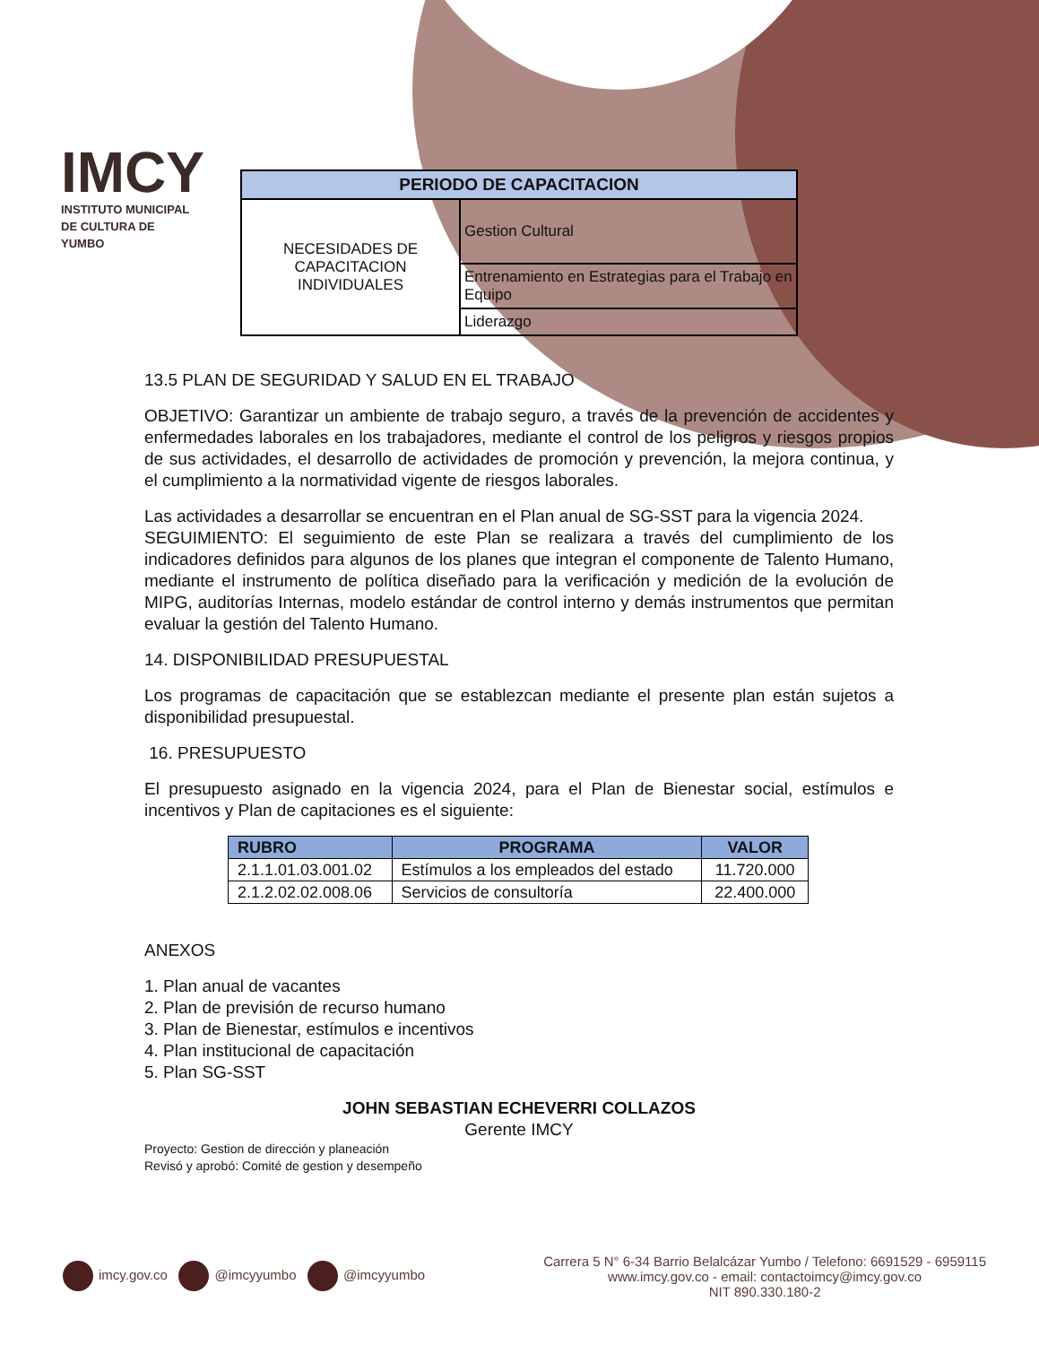IMCY
INSTITUTO MUNICIPAL DE CULTURA DE YUMBO
| PERIODO DE CAPACITACION | |
| --- | --- |
| NECESIDADES DE CAPACITACION INDIVIDUALES | Gestion Cultural |
| | Entrenamiento en Estrategias para el Trabajo en Equipo |
| | Liderazgo |
13.5 PLAN DE SEGURIDAD Y SALUD EN EL TRABAJO
OBJETIVO: Garantizar un ambiente de trabajo seguro, a través de la prevención de accidentes y enfermedades laborales en los trabajadores, mediante el control de los peligros y riesgos propios de sus actividades, el desarrollo de actividades de promoción y prevención, la mejora continua, y el cumplimiento a la normatividad vigente de riesgos laborales.
Las actividades a desarrollar se encuentran en el Plan anual de SG-SST para la vigencia 2024.
SEGUIMIENTO: El seguimiento de este Plan se realizara a través del cumplimiento de los indicadores definidos para algunos de los planes que integran el componente de Talento Humano, mediante el instrumento de política diseñado para la verificación y medición de la evolución de MIPG, auditorías Internas, modelo estándar de control interno y demás instrumentos que permitan evaluar la gestión del Talento Humano.
14. DISPONIBILIDAD PRESUPUESTAL
Los programas de capacitación que se establezcan mediante el presente plan están sujetos a disponibilidad presupuestal.
16. PRESUPUESTO
El presupuesto asignado en la vigencia 2024, para el Plan de Bienestar social, estímulos e incentivos y Plan de capitaciones es el siguiente:
| RUBRO | PROGRAMA | VALOR |
| --- | --- | --- |
| 2.1.1.01.03.001.02 | Estímulos a los empleados del estado | 11.720.000 |
| 2.1.2.02.02.008.06 | Servicios de consultoría | 22.400.000 |
ANEXOS
1. Plan anual de vacantes
2. Plan de previsión de recurso humano
3. Plan de Bienestar, estímulos e incentivos
4. Plan institucional de capacitación
5. Plan SG-SST
JOHN SEBASTIAN ECHEVERRI COLLAZOS
Gerente IMCY
Proyecto: Gestion de dirección y planeación
Revisó y aprobó: Comité de gestion y desempeño
imcy.gov.co @imcyyumbo @imcyyumbo
Carrera 5 N° 6-34 Barrio Belalcázar Yumbo / Telefono: 6691529 - 6959115
www.imcy.gov.co - email: contactoimcy@imcy.gov.co
NIT 890.330.180-2